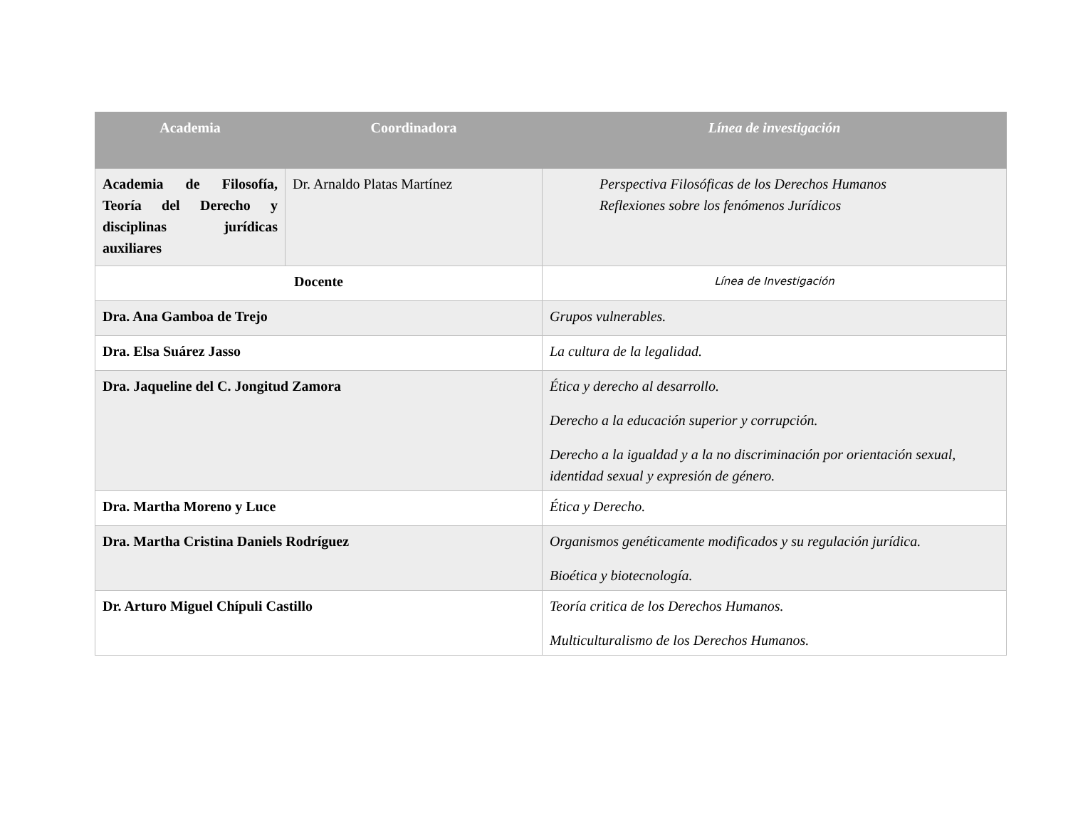| Academia | Coordinadora | Línea de investigación |
| --- | --- | --- |
| Academia de Filosofía, Teoría del Derecho y disciplinas jurídicas auxiliares | Dr. Arnaldo Platas Martínez | Perspectiva Filosóficas de los Derechos Humanos Reflexiones sobre los fenómenos Jurídicos |
| Docente | | Línea de Investigación |
| Dra. Ana Gamboa de Trejo | | Grupos vulnerables. |
| Dra. Elsa Suárez Jasso | | La cultura de la legalidad. |
| Dra. Jaqueline del C. Jongitud Zamora | | Ética y derecho al desarrollo. Derecho a la educación superior y corrupción. Derecho a la igualdad y a la no discriminación por orientación sexual, identidad sexual y expresión de género. |
| Dra. Martha Moreno y Luce | | Ética y Derecho. |
| Dra. Martha Cristina Daniels Rodríguez | | Organismos genéticamente modificados y su regulación jurídica. Bioética y biotecnología. |
| Dr. Arturo Miguel Chípuli Castillo | | Teoría critica de los Derechos Humanos. Multiculturalismo de los Derechos Humanos. |